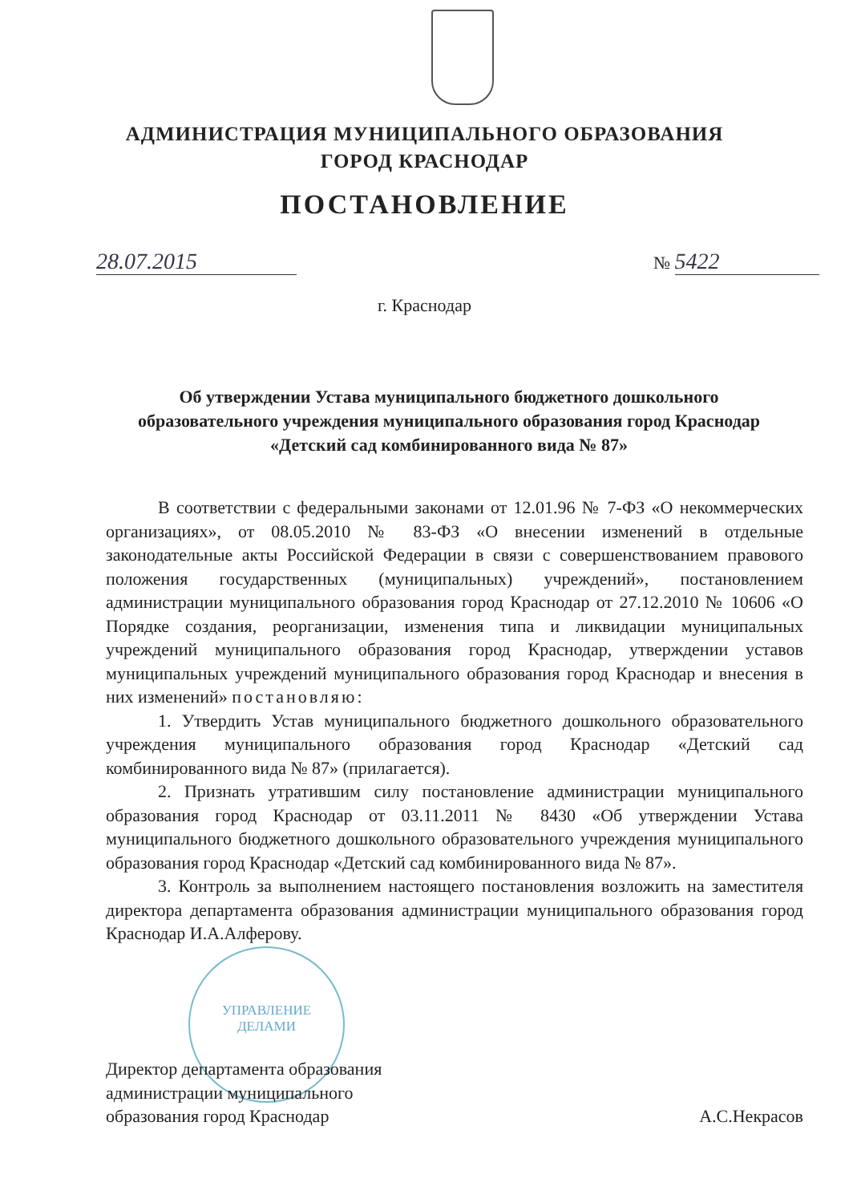АДМИНИСТРАЦИЯ МУНИЦИПАЛЬНОГО ОБРАЗОВАНИЯ
ГОРОД КРАСНОДАР
ПОСТАНОВЛЕНИЕ
28.07.2015 № 5422
г. Краснодар
Об утверждении Устава муниципального бюджетного дошкольного образовательного учреждения муниципального образования город Краснодар «Детский сад комбинированного вида № 87»
УПРАВЛЕНИЕ
ДЕЛАМИ
В соответствии с федеральными законами от 12.01.96 № 7-ФЗ «О некоммерческих организациях», от 08.05.2010 № 83-ФЗ «О внесении изменений в отдельные законодательные акты Российской Федерации в связи с совершенствованием правового положения государственных (муниципальных) учреждений», постановлением администрации муниципального образования город Краснодар от 27.12.2010 № 10606 «О Порядке создания, реорганизации, изменения типа и ликвидации муниципальных учреждений муниципального образования город Краснодар, утверждении уставов муниципальных учреждений муниципального образования город Краснодар и внесения в них изменений» постановляю:
1. Утвердить Устав муниципального бюджетного дошкольного образовательного учреждения муниципального образования город Краснодар «Детский сад комбинированного вида № 87» (прилагается).
2. Признать утратившим силу постановление администрации муниципального образования город Краснодар от 03.11.2011 № 8430 «Об утверждении Устава муниципального бюджетного дошкольного образовательного учреждения муниципального образования город Краснодар «Детский сад комбинированного вида № 87».
3. Контроль за выполнением настоящего постановления возложить на заместителя директора департамента образования администрации муниципального образования город Краснодар И.А.Алферову.
Директор департамента образования
администрации муниципального
образования город Краснодар
А.С.Некрасов